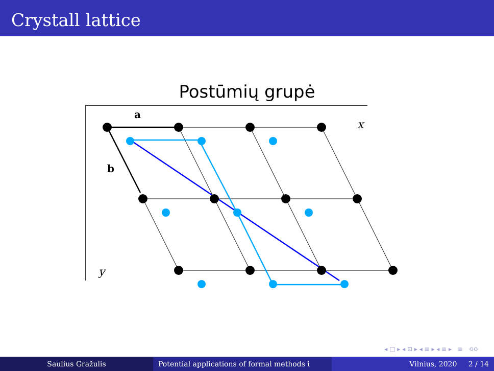Crystall lattice
Postūmių grupė
a
b
x
y
◂ □ ▸ ◂ ⊡ ▸ ◂ ≡ ▸ ◂ ≡ ▸ ≡ ⟲⟳
Saulius Gražulis Potential applications of formal methods i
Vilnius, 2020 2 / 14